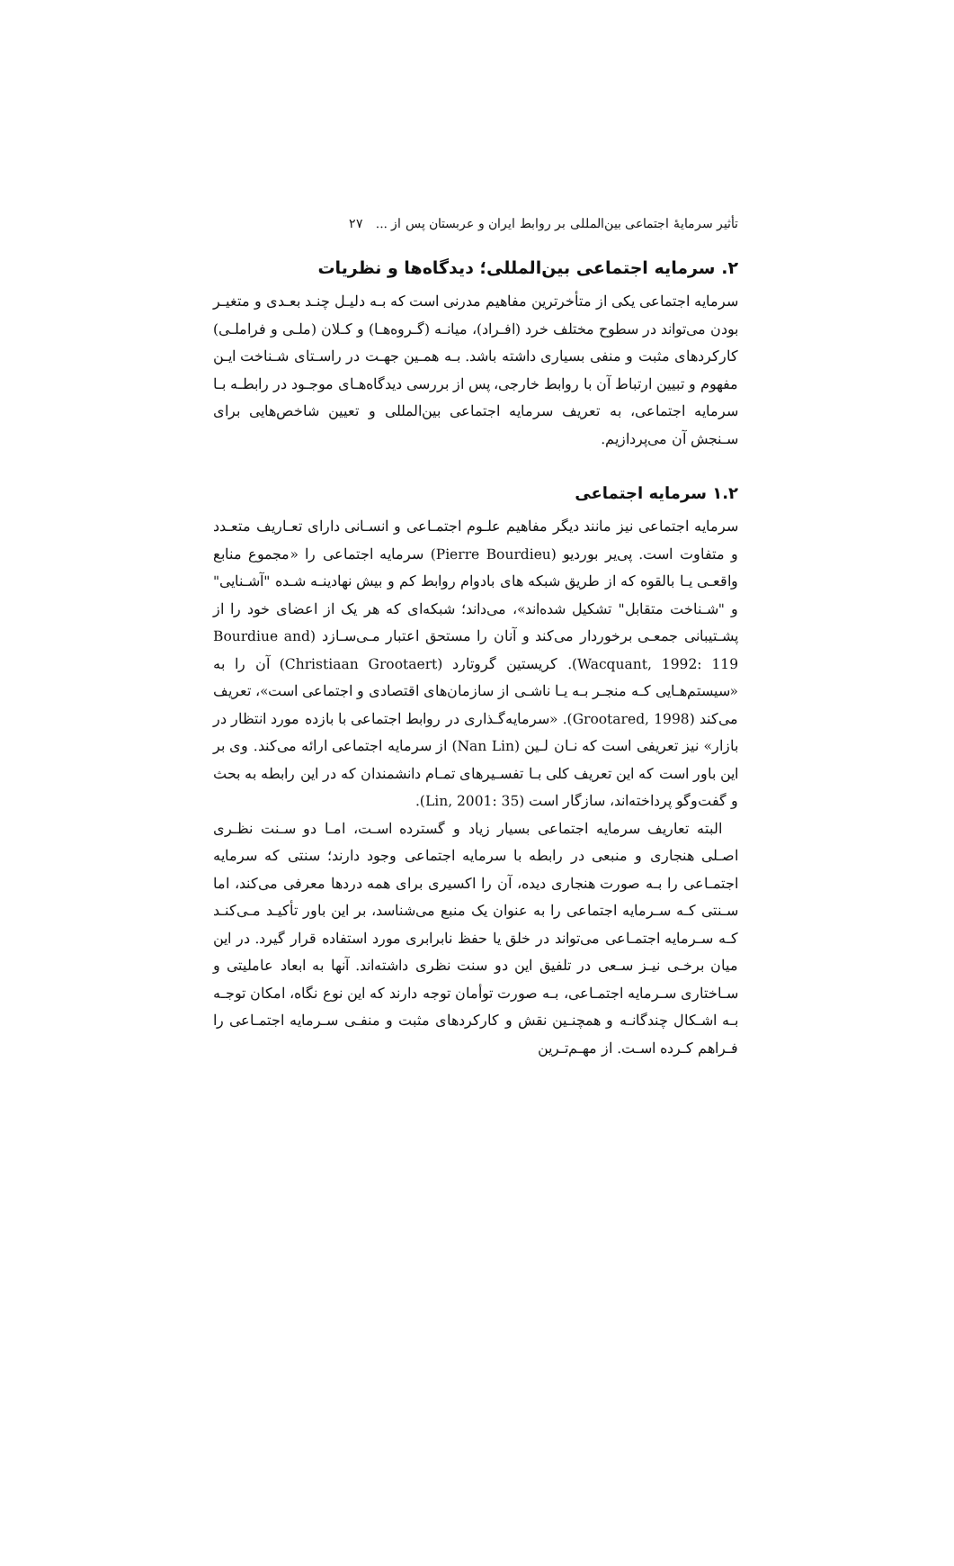تأثیر سرمایهٔ اجتماعی بین‌المللی بر روابط ایران و عربستان پس از ... ۲۷
۲. سرمایه اجتماعی بین‌المللی؛ دیدگاه‌ها و نظریات
سرمایه اجتماعی یکی از متأخرترین مفاهیم مدرنی است که بـه دلیـل چنـد بعـدی و متغیـر بودن می‌تواند در سطوح مختلف خرد (افـراد)، میانـه (گـروه‌هـا) و کـلان (ملـی و فراملـی) کارکردهای مثبت و منفی بسیاری داشته باشد. بـه همـین جهـت در راسـتای شـناخت ایـن مفهوم و تبیین ارتباط آن با روابط خارجی، پس از بررسی دیدگاه‌هـای موجـود در رابطـه بـا سرمایه اجتماعی، به تعریف سرمایه اجتماعی بین‌المللی و تعیین شاخص‌هایی برای سـنجش آن می‌پردازیم.
۱.۲ سرمایه اجتماعی
سرمایه اجتماعی نیز مانند دیگر مفاهیم علـوم اجتمـاعی و انسـانی دارای تعـاریف متعـدد و متفاوت است. پی‌یر بوردیو (Pierre Bourdieu) سرمایه اجتماعی را «مجموع منابع واقعـی یـا بالقوه که از طریق شبکه های بادوام روابط کم و بیش نهادینـه شـده "آشـنایی" و "شـناخت متقابل" تشکیل شده‌اند»، می‌داند؛ شبکه‌ای که هر یک از اعضای خود را از پشـتیبانی جمعـی برخوردار می‌کند و آنان را مستحق اعتبار مـی‌سـازد (Bourdiue and Wacquant, 1992: 119). کریستین گروتارد (Christiaan Grootaert) آن را به «سیستم‌هـایی کـه منجـر بـه یـا ناشـی از سازمان‌های اقتصادی و اجتماعی است»، تعریف می‌کند (Grootared, 1998). «سرمایه‌گـذاری در روابط اجتماعی با بازده مورد انتظار در بازار» نیز تعریفی است که نـان لـین (Nan Lin) از سرمایه اجتماعی ارائه می‌کند. وی بر این باور است که این تعریف کلی بـا تفسـیرهای تمـام دانشمندان که در این رابطه به بحث و گفت‌وگو پرداخته‌اند، سازگار است (Lin, 2001: 35).
البته تعاریف سرمایه اجتماعی بسیار زیاد و گسترده اسـت، امـا دو سـنت نظـری اصـلی هنجاری و منبعی در رابطه با سرمایه اجتماعی وجود دارند؛ سنتی که سرمایه اجتمـاعی را بـه صورت هنجاری دیده، آن را اکسیری برای همه دردها معرفی می‌کند، اما سـنتی کـه سـرمایه اجتماعی را به عنوان یک منبع می‌شناسد، بر این باور تأکیـد مـی‌کنـد کـه سـرمایه اجتمـاعی می‌تواند در خلق یا حفظ نابرابری مورد استفاده قرار گیرد. در این میان برخـی نیـز سـعی در تلفیق این دو سنت نظری داشته‌اند. آنها به ابعاد عاملیتی و سـاختاری سـرمایه اجتمـاعی، بـه صورت توأمان توجه دارند که این نوع نگاه، امکان توجـه بـه اشـکال چندگانـه و همچنـین نقش و کارکردهای مثبت و منفـی سـرمایه اجتمـاعی را فـراهم کـرده اسـت. از مهـم‌تـرین